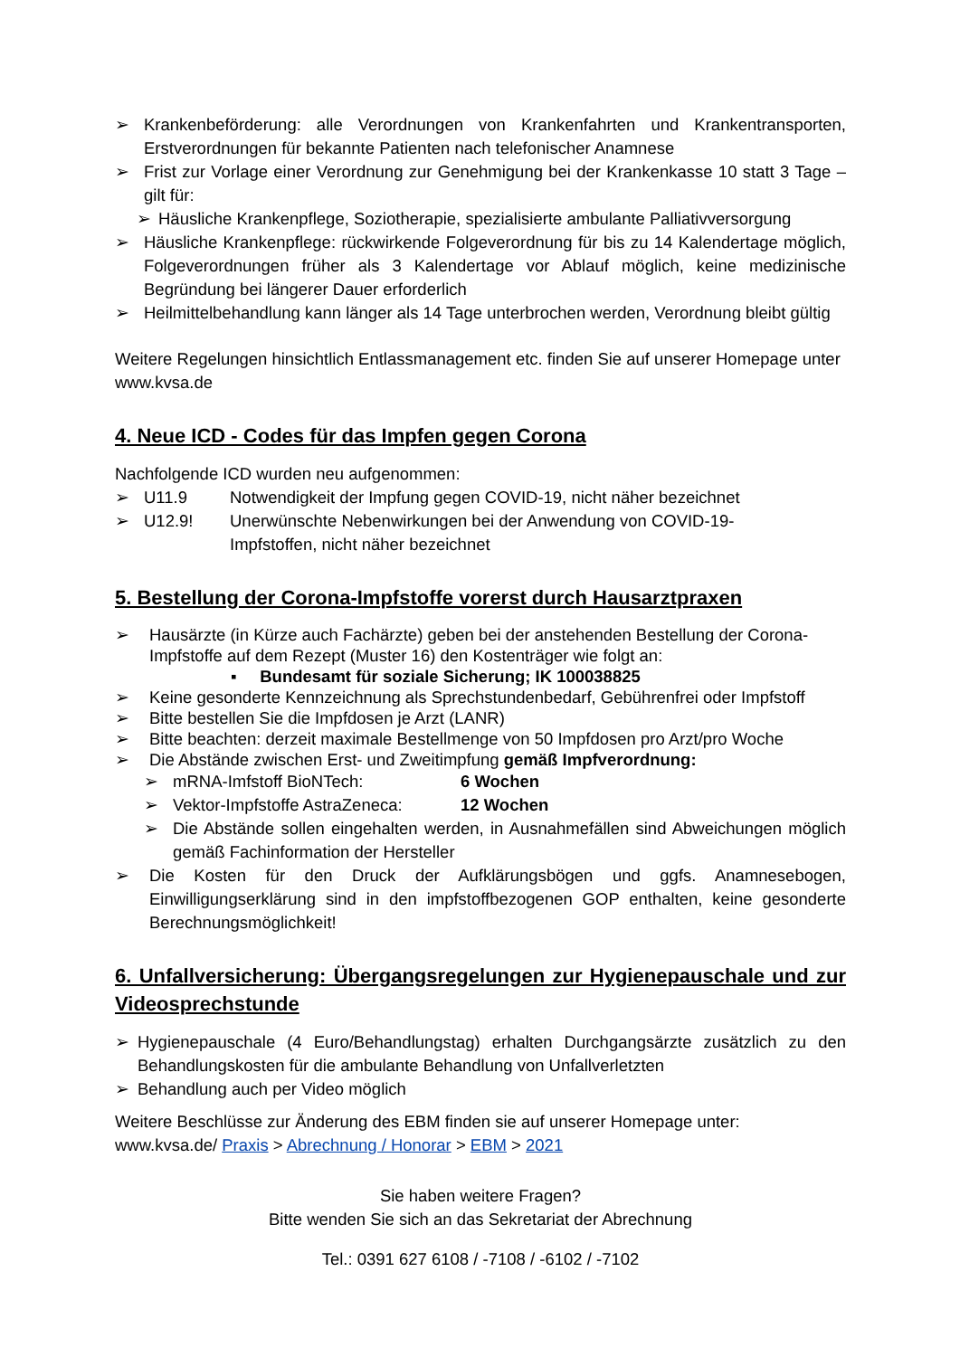➢ Krankenbeförderung: alle Verordnungen von Krankenfahrten und Krankentransporten, Erstverordnungen für bekannte Patienten nach telefonischer Anamnese
➢ Frist zur Vorlage einer Verordnung zur Genehmigung bei der Krankenkasse 10 statt 3 Tage – gilt für:
➢ Häusliche Krankenpflege, Soziotherapie, spezialisierte ambulante Palliativversorgung
➢ Häusliche Krankenpflege: rückwirkende Folgeverordnung für bis zu 14 Kalendertage möglich, Folgeverordnungen früher als 3 Kalendertage vor Ablauf möglich, keine medizinische Begründung bei längerer Dauer erforderlich
➢ Heilmittelbehandlung kann länger als 14 Tage unterbrochen werden, Verordnung bleibt gültig
Weitere Regelungen hinsichtlich Entlassmanagement etc. finden Sie auf unserer Homepage unter www.kvsa.de
4. Neue ICD - Codes für das Impfen gegen Corona
Nachfolgende ICD wurden neu aufgenommen:
➢ U11.9 Notwendigkeit der Impfung gegen COVID-19, nicht näher bezeichnet
➢ U12.9! Unerwünschte Nebenwirkungen bei der Anwendung von COVID-19-
Impfstoffen, nicht näher bezeichnet
5. Bestellung der Corona-Impfstoffe vorerst durch Hausarztpraxen
➢ Hausärzte (in Kürze auch Fachärzte) geben bei der anstehenden Bestellung der Corona-Impfstoffe auf dem Rezept (Muster 16) den Kostenträger wie folgt an:
▪ Bundesamt für soziale Sicherung; IK 100038825
➢ Keine gesonderte Kennzeichnung als Sprechstundenbedarf, Gebührenfrei oder Impfstoff
➢ Bitte bestellen Sie die Impfdosen je Arzt (LANR)
➢ Bitte beachten: derzeit maximale Bestellmenge von 50 Impfdosen pro Arzt/pro Woche
➢ Die Abstände zwischen Erst- und Zweitimpfung gemäß Impfverordnung:
➢ mRNA-Imfstoff BioNTech: 6 Wochen
➢ Vektor-Impfstoffe AstraZeneca: 12 Wochen
➢ Die Abstände sollen eingehalten werden, in Ausnahmefällen sind Abweichungen möglich gemäß Fachinformation der Hersteller
➢ Die Kosten für den Druck der Aufklärungsbögen und ggfs. Anamnesebogen, Einwilligungserklärung sind in den impfstoffbezogenen GOP enthalten, keine gesonderte Berechnungsmöglichkeit!
6. Unfallversicherung: Übergangsregelungen zur Hygienepauschale und zur Videosprechstunde
➢ Hygienepauschale (4 Euro/Behandlungstag) erhalten Durchgangsärzte zusätzlich zu den Behandlungskosten für die ambulante Behandlung von Unfallverletzten
➢ Behandlung auch per Video möglich
Weitere Beschlüsse zur Änderung des EBM finden sie auf unserer Homepage unter:
www.kvsa.de/ Praxis > Abrechnung / Honorar > EBM > 2021
Sie haben weitere Fragen?
Bitte wenden Sie sich an das Sekretariat der Abrechnung
Tel.: 0391 627 6108 / -7108 / -6102 / -7102